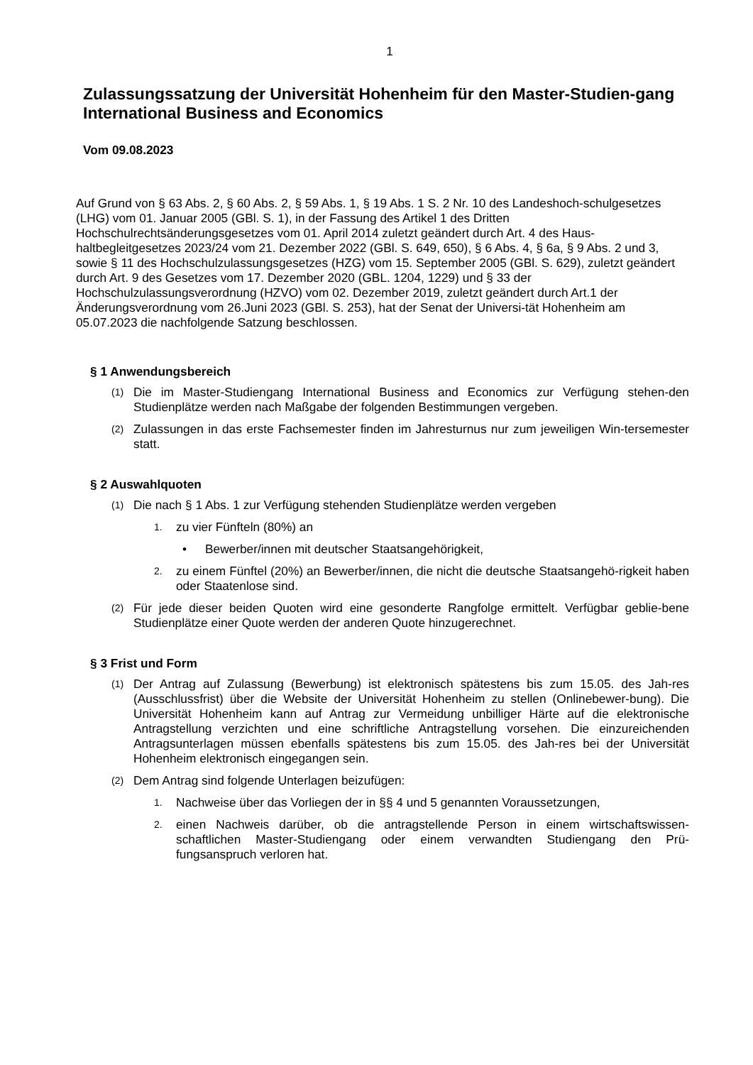1
Zulassungssatzung der Universität Hohenheim für den Master-Studien-gang International Business and Economics
Vom 09.08.2023
Auf Grund von § 63 Abs. 2, § 60 Abs. 2, § 59 Abs. 1, § 19 Abs. 1 S. 2 Nr. 10 des Landeshoch-schulgesetzes (LHG) vom 01. Januar 2005 (GBl. S. 1), in der Fassung des Artikel 1 des Dritten Hochschulrechtsänderungsgesetzes vom 01. April 2014 zuletzt geändert durch Art. 4 des Haus-haltbegleitgesetzes 2023/24 vom 21. Dezember 2022 (GBl. S. 649, 650), § 6 Abs. 4, § 6a, § 9 Abs. 2 und 3, sowie § 11 des Hochschulzulassungsgesetzes (HZG) vom 15. September 2005 (GBl. S. 629), zuletzt geändert durch Art. 9 des Gesetzes vom 17. Dezember 2020 (GBL. 1204, 1229) und § 33 der Hochschulzulassungsverordnung (HZVO) vom 02. Dezember 2019, zuletzt geändert durch Art.1 der Änderungsverordnung vom 26.Juni 2023 (GBl. S. 253), hat der Senat der Universi-tät Hohenheim am 05.07.2023 die nachfolgende Satzung beschlossen.
§ 1 Anwendungsbereich
(1) Die im Master-Studiengang International Business and Economics zur Verfügung stehen-den Studienplätze werden nach Maßgabe der folgenden Bestimmungen vergeben.
(2) Zulassungen in das erste Fachsemester finden im Jahresturnus nur zum jeweiligen Win-tersemester statt.
§ 2 Auswahlquoten
(1) Die nach § 1 Abs. 1 zur Verfügung stehenden Studienplätze werden vergeben
1. zu vier Fünfteln (80%) an
• Bewerber/innen mit deutscher Staatsangehörigkeit,
2. zu einem Fünftel (20%) an Bewerber/innen, die nicht die deutsche Staatsangehö-rigkeit haben oder Staatenlose sind.
(2) Für jede dieser beiden Quoten wird eine gesonderte Rangfolge ermittelt. Verfügbar geblie-bene Studienplätze einer Quote werden der anderen Quote hinzugerechnet.
§ 3 Frist und Form
(1) Der Antrag auf Zulassung (Bewerbung) ist elektronisch spätestens bis zum 15.05. des Jah-res (Ausschlussfrist) über die Website der Universität Hohenheim zu stellen (Onlinebewer-bung). Die Universität Hohenheim kann auf Antrag zur Vermeidung unbilliger Härte auf die elektronische Antragstellung verzichten und eine schriftliche Antragstellung vorsehen. Die einzureichenden Antragsunterlagen müssen ebenfalls spätestens bis zum 15.05. des Jah-res bei der Universität Hohenheim elektronisch eingegangen sein.
(2) Dem Antrag sind folgende Unterlagen beizufügen:
1. Nachweise über das Vorliegen der in §§ 4 und 5 genannten Voraussetzungen,
2. einen Nachweis darüber, ob die antragstellende Person in einem wirtschaftswissen-schaftlichen Master-Studiengang oder einem verwandten Studiengang den Prü-fungsanspruch verloren hat.